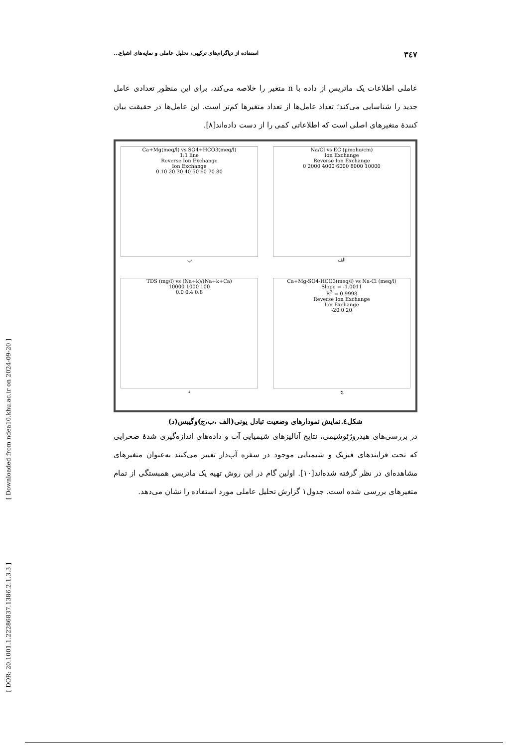[ Downloaded from ndea10.khu.ac.ir on 2024-09-20 ]
[ DOR: 20.1001.1.22286837.1386.2.1.3.3 ]
۳٤۷ استفاده از دیاگرام‌های ترکیبی، تحلیل عاملی و نمایه‌های اشباع...
عاملی اطلاعات یک ماتریس از داده با n متغیر را خلاصه می‌کند، برای این منظور تعدادی عامل جدید را شناسایی می‌کند؛ تعداد عامل‌ها از تعداد متغیرها کم‌تر است. این عامل‌ها در حقیقت بیان کنندۀ متغیرهای اصلی است که اطلاعاتی کمی را از دست داده‌اند[۸].
Ca+Mg(meq/l) vs SO4+HCO3(meq/l)
1:1 line
Reverse Ion Exchange
Ion Exchange
0 10 20 30 40 50 60 70 80
ب
Na/Cl vs EC (µmoho/cm)
Ion Exchange
Reverse Ion Exchange
0 2000 4000 6000 8000 10000
الف
TDS (mg/l) vs (Na+k)/(Na+k+Ca)
10000 1000 100
0.0 0.4 0.8
د
Ca+Mg-SO4-HCO3(meq/l) vs Na-Cl (meq/l)
Slope = -1.0011
R<sup>2</sup> = 0.9998
Reverse Ion Exchange
Ion Exchange
-20 0 20
ج
شکل٤.نمایش نمودارهای وضعیت تبادل یونی(الف ،ب،ج)وگیبس(د)
در بررسی‌های هیدروژئوشیمی، نتایج آنالیزهای شیمیایی آب و داده‌های اندازه‌گیری شدۀ صحرایی که تحت فرایندهای فیزیک و شیمیایی موجود در سفره آب‌دار تغییر می‌کنند به‌عنوان متغیرهای مشاهده‌ای در نظر گرفته شده‌اند[۱۰]. اولین گام در این روش تهیه یک ماتریس همبستگی از تمام متغیرهای بررسی شده است. جدول۱ گزارش تحلیل عاملی مورد استفاده را نشان می‌دهد.